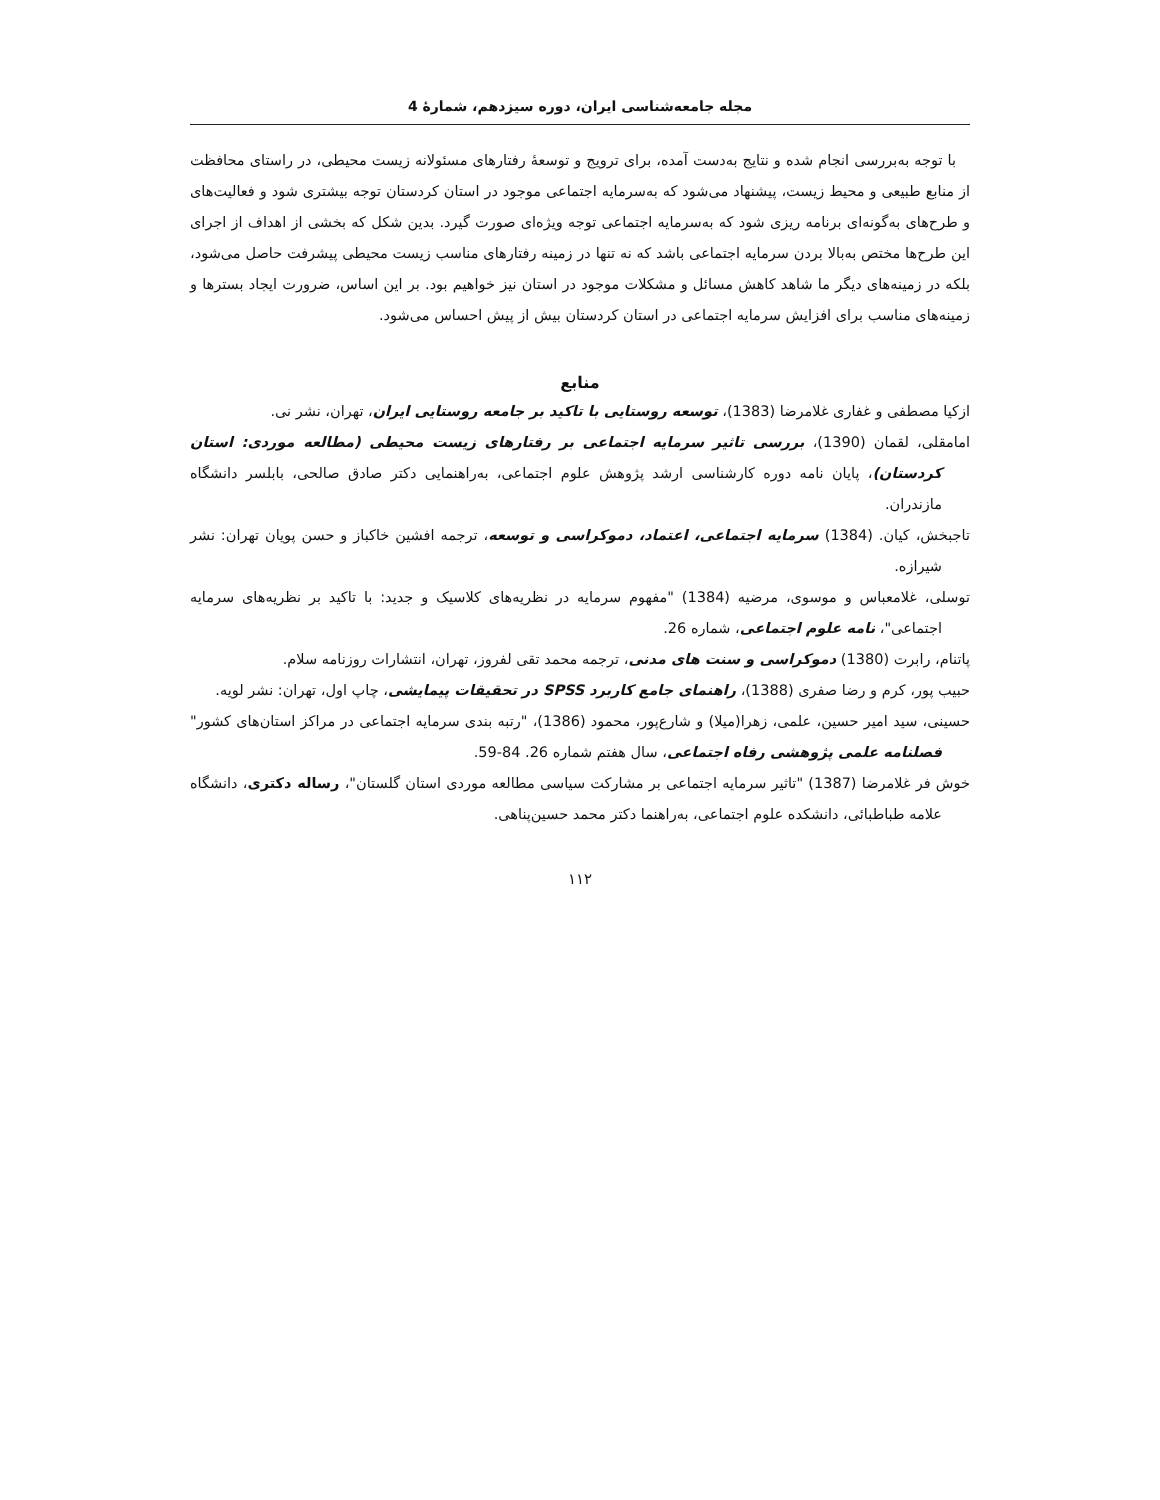مجله جامعه‌شناسی ایران، دوره سیزدهم، شمارۀ 4
با توجه به‌بررسی انجام شده و نتایج به‌دست آمده، برای ترویج و توسعۀ رفتارهای مسئولانه زیست محیطی، در راستای محافظت از منابع طبیعی و محیط زیست، پیشنهاد می‌شود که به‌سرمایه اجتماعی موجود در استان کردستان توجه بیشتری شود و فعالیت‌های و طرح‌های به‌گونه‌ای برنامه ریزی شود که به‌سرمایه اجتماعی توجه ویژه‌ای صورت گیرد. بدین شکل که بخشی از اهداف از اجرای این طرح‌ها مختص به‌بالا بردن سرمایه اجتماعی باشد که نه تنها در زمینه رفتارهای مناسب زیست محیطی پیشرفت حاصل می‌شود، بلکه در زمینه‌های دیگر ما شاهد کاهش مسائل و مشکلات موجود در استان نیز خواهیم بود. بر این اساس، ضرورت ایجاد بسترها و زمینه‌های مناسب برای افزایش سرمایه اجتماعی در استان کردستان بیش از پیش احساس می‌شود.
منابع
ازکیا مصطفی و غفاری غلامرضا (1383)، توسعه روستایی با تاکید بر جامعه روستایی ایران، تهران، نشر نی.
امامقلی، لقمان (1390)، بررسی تاثیر سرمایه اجتماعی بر رفتارهای زیست محیطی (مطالعه موردی: استان کردستان)، پایان نامه دوره کارشناسی ارشد پژوهش علوم اجتماعی، به‌راهنمایی دکتر صادق صالحی، بابلسر دانشگاه مازندران.
تاجبخش، کیان. (1384) سرمایه اجتماعی، اعتماد، دموکراسی و توسعه، ترجمه افشین خاکباز و حسن پویان تهران: نشر شیرازه.
توسلی، غلامعباس و موسوی، مرضیه (1384) "مفهوم سرمایه در نظریه‌های کلاسیک و جدید: با تاکید بر نظریه‌های سرمایه اجتماعی"، نامه علوم اجتماعی، شماره 26.
پاتنام، رابرت (1380) دموکراسی و سنت های مدنی، ترجمه محمد تقی لفروز، تهران، انتشارات روزنامه سلام.
حبیب پور، کرم و رضا صفری (1388)، راهنمای جامع کاربرد SPSS در تحقیقات پیمایشی، چاپ اول، تهران: نشر لویه.
حسینی، سید امیر حسین، علمی، زهرا(میلا) و شارع‌پور، محمود (1386)، "رتبه بندی سرمایه اجتماعی در مراکز استان‌های کشور" فصلنامه علمی پژوهشی رفاه اجتماعی، سال هفتم شماره 26. 84-59.
خوش فر غلامرضا (1387) "تاثیر سرمایه اجتماعی بر مشارکت سیاسی مطالعه موردی استان گلستان"، رساله دکتری، دانشگاه علامه طباطبائی، دانشکده علوم اجتماعی، به‌راهنما دکتر محمد حسین‌پناهی.
۱۱۲